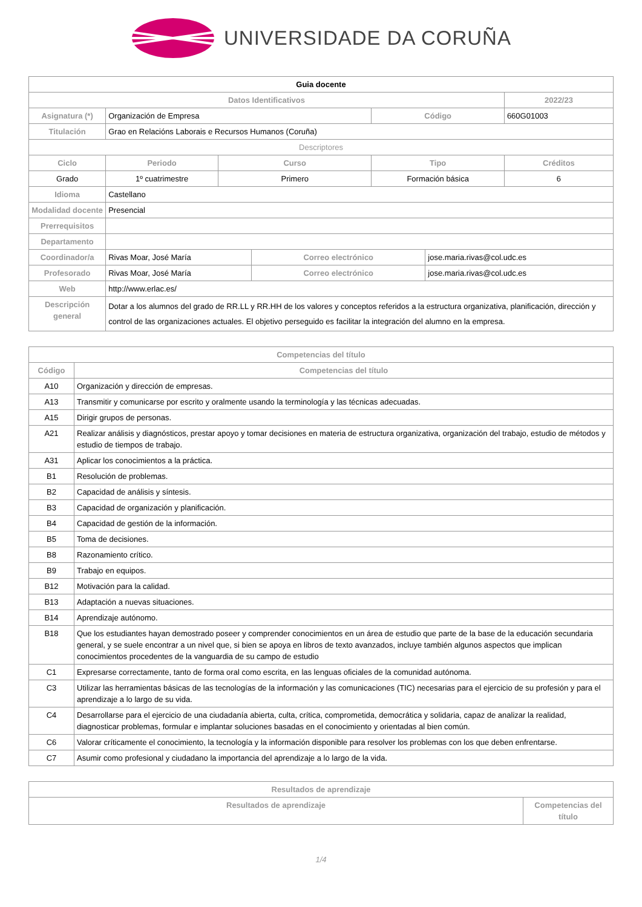UNIVERSIDADE DA CORUÑA
| Guia docente | | | | | | |
| Datos Identificativos | | | | | | 2022/23 |
| Asignatura (*) | Organización de Empresa | | | Código | | 660G01003 |
| Titulación | Grao en Relacións Laborais e Recursos Humanos (Coruña) | | | | | |
| Descriptores | | | | | | |
| Ciclo | Periodo | Curso | | Tipo | | Créditos |
| Grado | 1º cuatrimestre | Primero | | Formación básica | | 6 |
| Idioma | Castellano | | | | | |
| Modalidad docente | Presencial | | | | | |
| Prerrequisitos | | | | | | |
| Departamento | | | | | | |
| Coordinador/a | Rivas Moar, José María | | Correo electrónico | | jose.maria.rivas@col.udc.es | |
| Profesorado | Rivas Moar, José María | | Correo electrónico | | jose.maria.rivas@col.udc.es | |
| Web | http://www.erlac.es/ | | | | | |
| Descripción general | Dotar a los alumnos del grado de RR.LL y RR.HH de los valores y conceptos referidos a la estructura organizativa, planificación, dirección y control de las organizaciones actuales. El objetivo perseguido es facilitar la integración del alumno en la empresa. | | | | | |
| Competencias del título | |
| --- | --- |
| Código | Competencias del título |
| A10 | Organización y dirección de empresas. |
| A13 | Transmitir y comunicarse por escrito y oralmente usando la terminología y las técnicas adecuadas. |
| A15 | Dirigir grupos de personas. |
| A21 | Realizar análisis y diagnósticos, prestar apoyo y tomar decisiones en materia de estructura organizativa, organización del trabajo, estudio de métodos y estudio de tiempos de trabajo. |
| A31 | Aplicar los conocimientos a la práctica. |
| B1 | Resolución de problemas. |
| B2 | Capacidad de análisis y síntesis. |
| B3 | Capacidad de organización y planificación. |
| B4 | Capacidad de gestión de la información. |
| B5 | Toma de decisiones. |
| B8 | Razonamiento crítico. |
| B9 | Trabajo en equipos. |
| B12 | Motivación para la calidad. |
| B13 | Adaptación a nuevas situaciones. |
| B14 | Aprendizaje autónomo. |
| B18 | Que los estudiantes hayan demostrado poseer y comprender conocimientos en un área de estudio que parte de la base de la educación secundaria general, y se suele encontrar a un nivel que, si bien se apoya en libros de texto avanzados, incluye también algunos aspectos que implican conocimientos procedentes de la vanguardia de su campo de estudio |
| C1 | Expresarse correctamente, tanto de forma oral como escrita, en las lenguas oficiales de la comunidad autónoma. |
| C3 | Utilizar las herramientas básicas de las tecnologías de la información y las comunicaciones (TIC) necesarias para el ejercicio de su profesión y para el aprendizaje a lo largo de su vida. |
| C4 | Desarrollarse para el ejercicio de una ciudadanía abierta, culta, crítica, comprometida, democrática y solidaria, capaz de analizar la realidad, diagnosticar problemas, formular e implantar soluciones basadas en el conocimiento y orientadas al bien común. |
| C6 | Valorar críticamente el conocimiento, la tecnología y la información disponible para resolver los problemas con los que deben enfrentarse. |
| C7 | Asumir como profesional y ciudadano la importancia del aprendizaje a lo largo de la vida. |
| Resultados de aprendizaje | |
| --- | --- |
| Resultados de aprendizaje | Competencias del título |
1/4